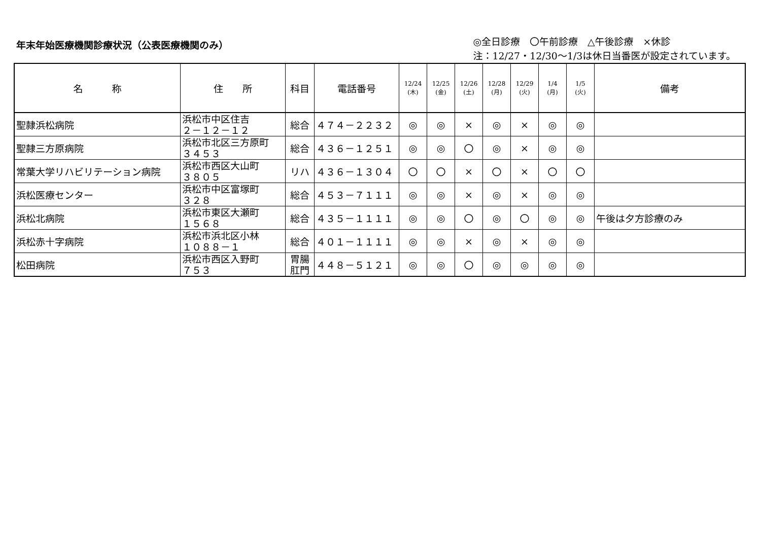年末年始医療機関診療状況（公表医療機関のみ）
◎全日診療　〇午前診療　△午後診療　×休診
注：12/27・12/30～1/3は休日当番医が設定されています。
| 名 称 | 住 所 | 科目 | 電話番号 | 12/24 (木) | 12/25 (金) | 12/26 (土) | 12/28 (月) | 12/29 (火) | 1/4 (月) | 1/5 (火) | 備考 |
| --- | --- | --- | --- | --- | --- | --- | --- | --- | --- | --- | --- |
| 聖隷浜松病院 | 浜松市中区住吉 ２－１２－１２ | 総合 | ４７４－２２３２ | ◎ | ◎ | × | ◎ | × | ◎ | ◎ | |
| 聖隷三方原病院 | 浜松市北区三方原町 ３４５３ | 総合 | ４３６－１２５１ | ◎ | ◎ | 〇 | ◎ | × | ◎ | ◎ | |
| 常葉大学リハビリテーション病院 | 浜松市西区大山町 ３８０５ | リハ | ４３６－１３０４ | 〇 | 〇 | × | 〇 | × | 〇 | 〇 | |
| 浜松医療センター | 浜松市中区富塚町 ３２８ | 総合 | ４５３－７１１１ | ◎ | ◎ | × | ◎ | × | ◎ | ◎ | |
| 浜松北病院 | 浜松市東区大瀬町 １５６８ | 総合 | ４３５－１１１１ | ◎ | ◎ | 〇 | ◎ | 〇 | ◎ | ◎ | 午後は夕方診療のみ |
| 浜松赤十字病院 | 浜松市浜北区小林 １０８８－１ | 総合 | ４０１－１１１１ | ◎ | ◎ | × | ◎ | × | ◎ | ◎ | |
| 松田病院 | 浜松市西区入野町 ７５３ | 胃腸 肛門 | ４４８－５１２１ | ◎ | ◎ | 〇 | ◎ | ◎ | ◎ | ◎ | |